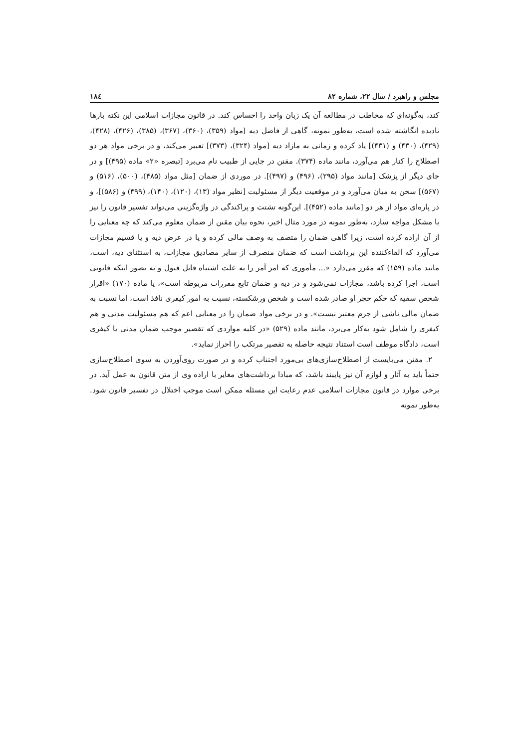مجلس و راهبرد / سال ۲۲، شماره ۸۲ ۱۸٤
کند، به‌گونه‌ای که مخاطب در مطالعه آن یک زبان واحد را احساس کند. در قانون مجازات اسلامی این نکته بارها نادیده انگاشته شده است، به‌طور نمونه، گاهی از فاضل دیه [مواد (۳۵۹)، (۳۶۰)، (۳۶۷)، (۳۸۵)، (۴۲۶)، (۴۲۸)، (۴۲۹)، (۴۳۰) و (۴۳۱)] یاد کرده و زمانی به مازاد دیه [مواد (۳۲۴)، (۳۷۳)] تعبیر می‌کند، و در برخی مواد هر دو اصطلاح را کنار هم می‌آورد، مانند ماده (۳۷۴). مقنن در جایی از طبیب نام می‌برد [تبصره «۲» ماده (۴۹۵)] و در جای دیگر از پزشک [مانند مواد (۲۹۵)، (۴۹۶) و (۴۹۷)]. در موردی از ضمان [مثل مواد (۴۸۵)، (۵۰۰)، (۵۱۶) و (۵۶۷)] سخن به میان می‌آورد و در موقعیت دیگر از مسئولیت [نظیر مواد (۱۳)، (۱۲۰)، (۱۴۰)، (۴۹۹) و (۵۸۶)]، و در پاره‌ای مواد از هر دو [مانند ماده (۴۵۲)]. این‌گونه تشتت و پراکندگی در واژه‌گزینی می‌تواند تفسیر قانون را نیز با مشکل مواجه سازد، به‌طور نمونه در مورد مثال اخیر، نحوه بیان مقنن از ضمان معلوم می‌کند که چه معنایی را از آن اراده کرده است، زیرا گاهی ضمان را متصف به وصف مالی کرده و یا در عرض دیه و یا قسیم مجازات می‌آورد که القاءکننده این برداشت است که ضمان منصرف از سایر مصادیق مجازات، به استثنای دیه، است، مانند ماده (۱۵۹) که مقرر می‌دارد «... مأموری که امر آمر را به علت اشتباه قابل قبول و به تصور اینکه قانونی است، اجرا کرده باشد، مجازات نمی‌شود و در دیه و ضمان تابع مقررات مربوطه است»، یا ماده (۱۷۰) «اقرار شخص سفیه که حکم حجر او صادر شده است و شخص ورشکسته، نسبت به امور کیفری نافذ است، اما نسبت به ضمان مالی ناشی از جرم معتبر نیست». و در برخی مواد ضمان را در معنایی اعم که هم مسئولیت مدنی و هم کیفری را شامل شود به‌کار می‌برد، مانند ماده (۵۲۹) «در کلیه مواردی که تقصیر موجب ضمان مدنی یا کیفری است، دادگاه موظف است استناد نتیجه حاصله به تقصیر مرتکب را احراز نماید».
۲. مقنن می‌بایست از اصطلاح‌سازی‌های بی‌مورد اجتناب کرده و در صورت روی‌آوردن به سوی اصطلاح‌سازی حتماً باید به آثار و لوازم آن نیز پایبند باشد، که مبادا برداشت‌های مغایر با اراده وی از متن قانون به عمل آید. در برخی موارد در قانون مجازات اسلامی عدم رعایت این مسئله ممکن است موجب اختلال در تفسیر قانون شود. به‌طور نمونه